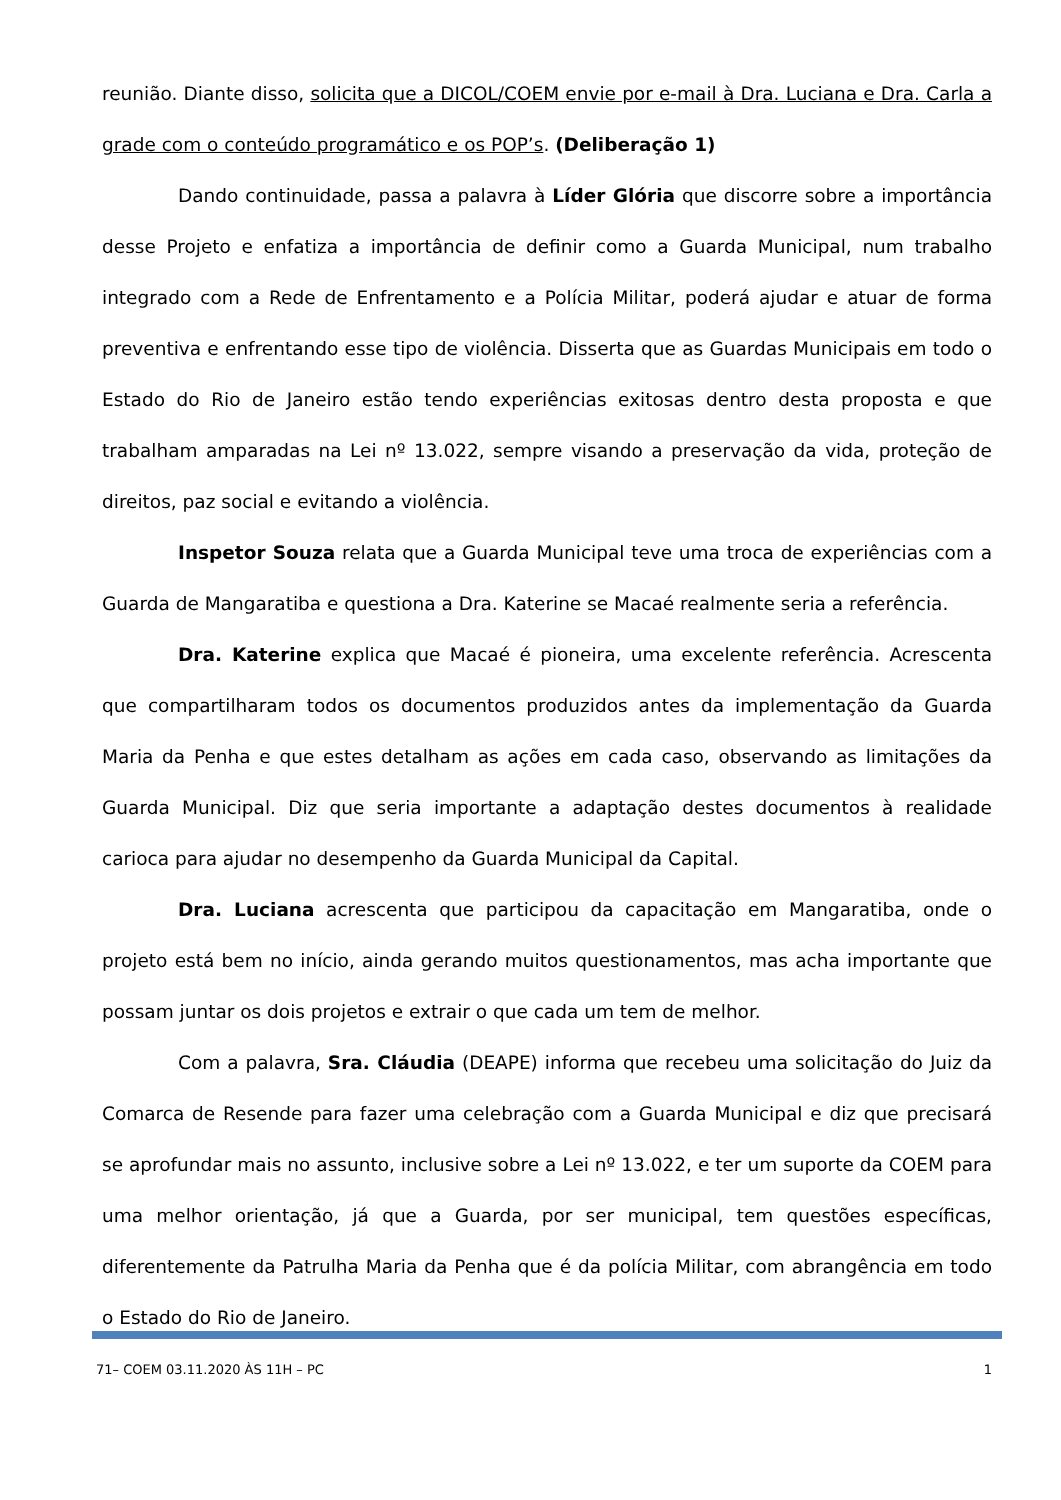reunião. Diante disso, solicita que a DICOL/COEM envie por e-mail à Dra. Luciana e Dra. Carla a grade com o conteúdo programático e os POP’s. (Deliberação 1)
Dando continuidade, passa a palavra à Líder Glória que discorre sobre a importância desse Projeto e enfatiza a importância de definir como a Guarda Municipal, num trabalho integrado com a Rede de Enfrentamento e a Polícia Militar, poderá ajudar e atuar de forma preventiva e enfrentando esse tipo de violência. Disserta que as Guardas Municipais em todo o Estado do Rio de Janeiro estão tendo experiências exitosas dentro desta proposta e que trabalham amparadas na Lei nº 13.022, sempre visando a preservação da vida, proteção de direitos, paz social e evitando a violência.
Inspetor Souza relata que a Guarda Municipal teve uma troca de experiências com a Guarda de Mangaratiba e questiona a Dra. Katerine se Macaé realmente seria a referência.
Dra. Katerine explica que Macaé é pioneira, uma excelente referência. Acrescenta que compartilharam todos os documentos produzidos antes da implementação da Guarda Maria da Penha e que estes detalham as ações em cada caso, observando as limitações da Guarda Municipal. Diz que seria importante a adaptação destes documentos à realidade carioca para ajudar no desempenho da Guarda Municipal da Capital.
Dra. Luciana acrescenta que participou da capacitação em Mangaratiba, onde o projeto está bem no início, ainda gerando muitos questionamentos, mas acha importante que possam juntar os dois projetos e extrair o que cada um tem de melhor.
Com a palavra, Sra. Cláudia (DEAPE) informa que recebeu uma solicitação do Juiz da Comarca de Resende para fazer uma celebração com a Guarda Municipal e diz que precisará se aprofundar mais no assunto, inclusive sobre a Lei nº 13.022, e ter um suporte da COEM para uma melhor orientação, já que a Guarda, por ser municipal, tem questões específicas, diferentemente da Patrulha Maria da Penha que é da polícia Militar, com abrangência em todo o Estado do Rio de Janeiro.
71– COEM 03.11.2020 ÀS 11H – PC 1